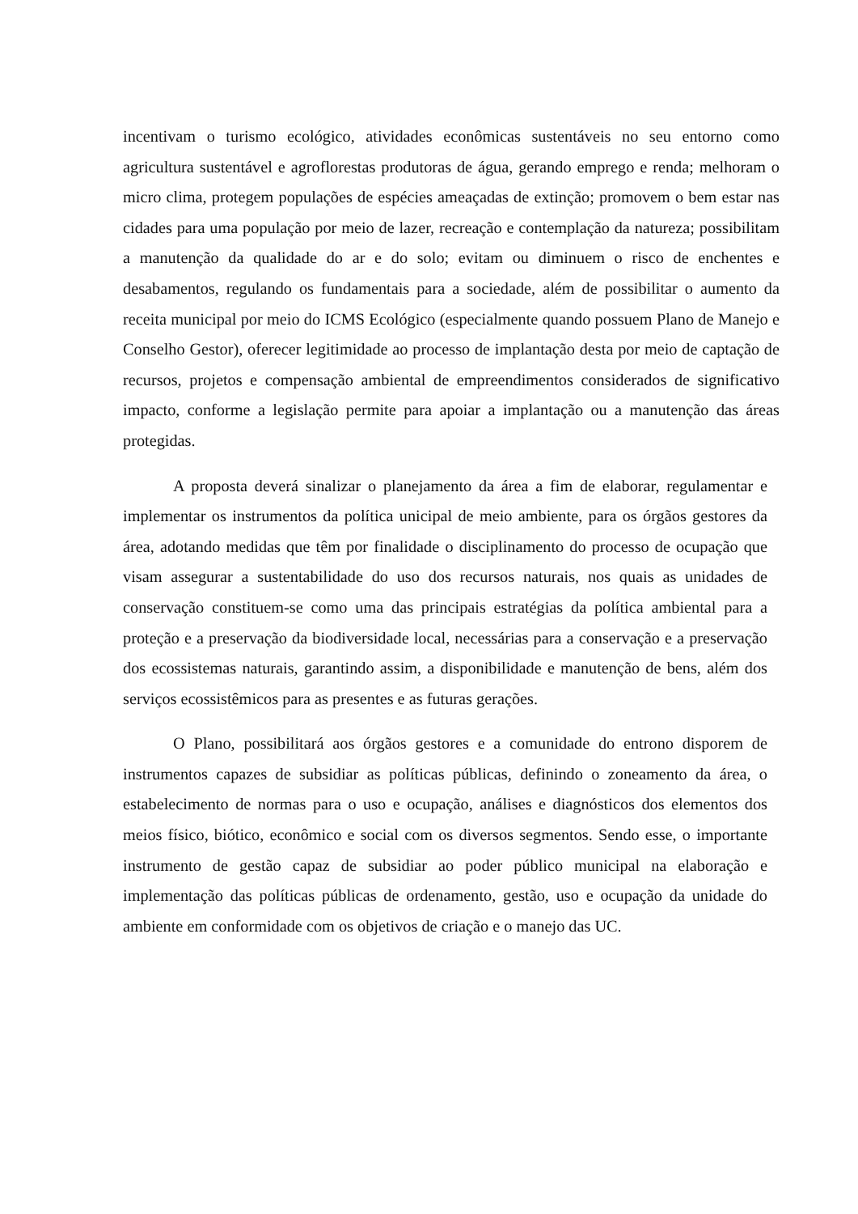incentivam o turismo ecológico, atividades econômicas sustentáveis no seu entorno como agricultura sustentável e agroflorestas produtoras de água, gerando emprego e renda; melhoram o micro clima, protegem populações de espécies ameaçadas de extinção; promovem o bem estar nas cidades para uma população por meio de lazer, recreação e contemplação da natureza; possibilitam a manutenção da qualidade do ar e do solo; evitam ou diminuem o risco de enchentes e desabamentos, regulando os fundamentais para a sociedade, além de possibilitar o aumento da receita municipal por meio do ICMS Ecológico (especialmente quando possuem Plano de Manejo e Conselho Gestor), oferecer legitimidade ao processo de implantação desta por meio de captação de recursos, projetos e compensação ambiental de empreendimentos considerados de significativo impacto, conforme a legislação permite para apoiar a implantação ou a manutenção das áreas protegidas.
A proposta deverá sinalizar o planejamento da área a fim de elaborar, regulamentar e implementar os instrumentos da política unicipal de meio ambiente, para os órgãos gestores da área, adotando medidas que têm por finalidade o disciplinamento do processo de ocupação que visam assegurar a sustentabilidade do uso dos recursos naturais, nos quais as unidades de conservação constituem-se como uma das principais estratégias da política ambiental para a proteção e a preservação da biodiversidade local, necessárias para a conservação e a preservação dos ecossistemas naturais, garantindo assim, a disponibilidade e manutenção de bens, além dos serviços ecossistêmicos para as presentes e as futuras gerações.
O Plano, possibilitará aos órgãos gestores e a comunidade do entrono disporem de instrumentos capazes de subsidiar as políticas públicas, definindo o zoneamento da área, o estabelecimento de normas para o uso e ocupação, análises e diagnósticos dos elementos dos meios físico, biótico, econômico e social com os diversos segmentos. Sendo esse, o importante instrumento de gestão capaz de subsidiar ao poder público municipal na elaboração e implementação das políticas públicas de ordenamento, gestão, uso e ocupação da unidade do ambiente em conformidade com os objetivos de criação e o manejo das UC.